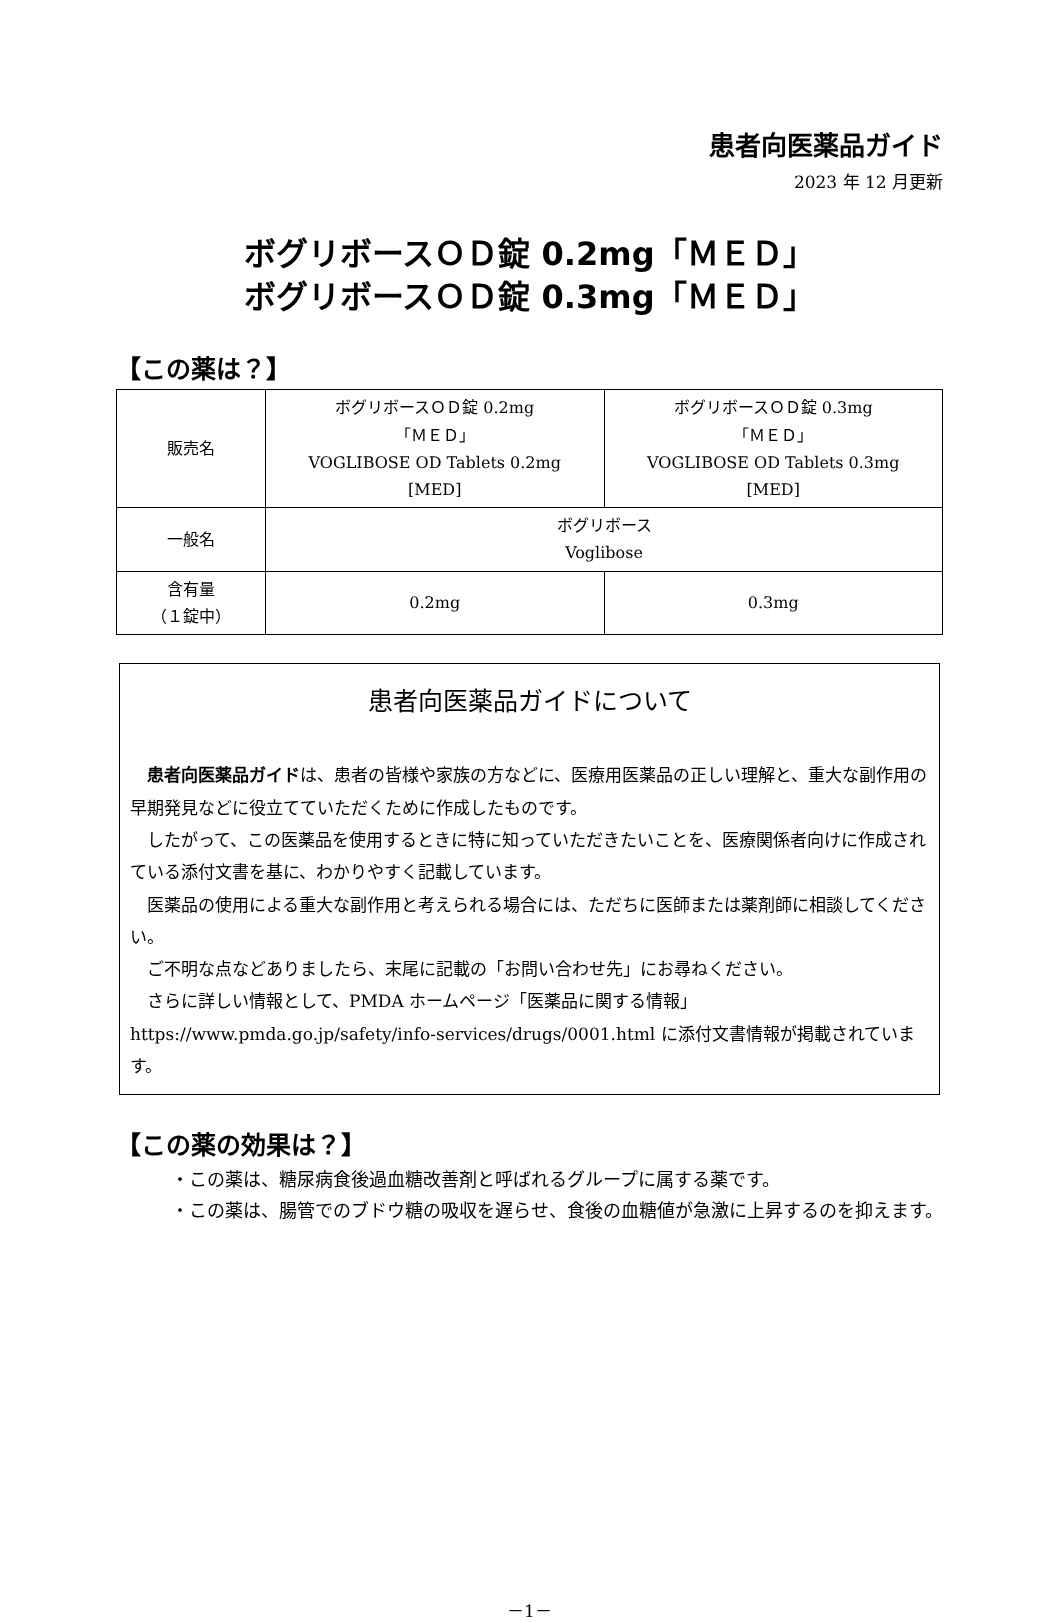患者向医薬品ガイド
2023 年 12 月更新
ボグリボースＯＤ錠 0.2mg「ＭＥＤ」
ボグリボースＯＤ錠 0.3mg「ＭＥＤ」
【この薬は？】
| 販売名 | ボグリボースＯＤ錠 0.2mg 「ＭＥＤ」 VOGLIBOSE OD Tablets 0.2mg [MED] | ボグリボースＯＤ錠 0.3mg 「ＭＥＤ」 VOGLIBOSE OD Tablets 0.3mg [MED] |
| 一般名 | ボグリボース Voglibose | |
| 含有量 （１錠中） | 0.2mg | 0.3mg |
患者向医薬品ガイドについて
患者向医薬品ガイドは、患者の皆様や家族の方などに、医療用医薬品の正しい理解と、重大な副作用の早期発見などに役立てていただくために作成したものです。
したがって、この医薬品を使用するときに特に知っていただきたいことを、医療関係者向けに作成されている添付文書を基に、わかりやすく記載しています。
医薬品の使用による重大な副作用と考えられる場合には、ただちに医師または薬剤師に相談してください。
ご不明な点などありましたら、末尾に記載の「お問い合わせ先」にお尋ねください。
さらに詳しい情報として、PMDA ホームページ「医薬品に関する情報」 https://www.pmda.go.jp/safety/info-services/drugs/0001.html に添付文書情報が掲載されています。
【この薬の効果は？】
・この薬は、糖尿病食後過血糖改善剤と呼ばれるグループに属する薬です。
・この薬は、腸管でのブドウ糖の吸収を遅らせ、食後の血糖値が急激に上昇するのを抑えます。
－1－